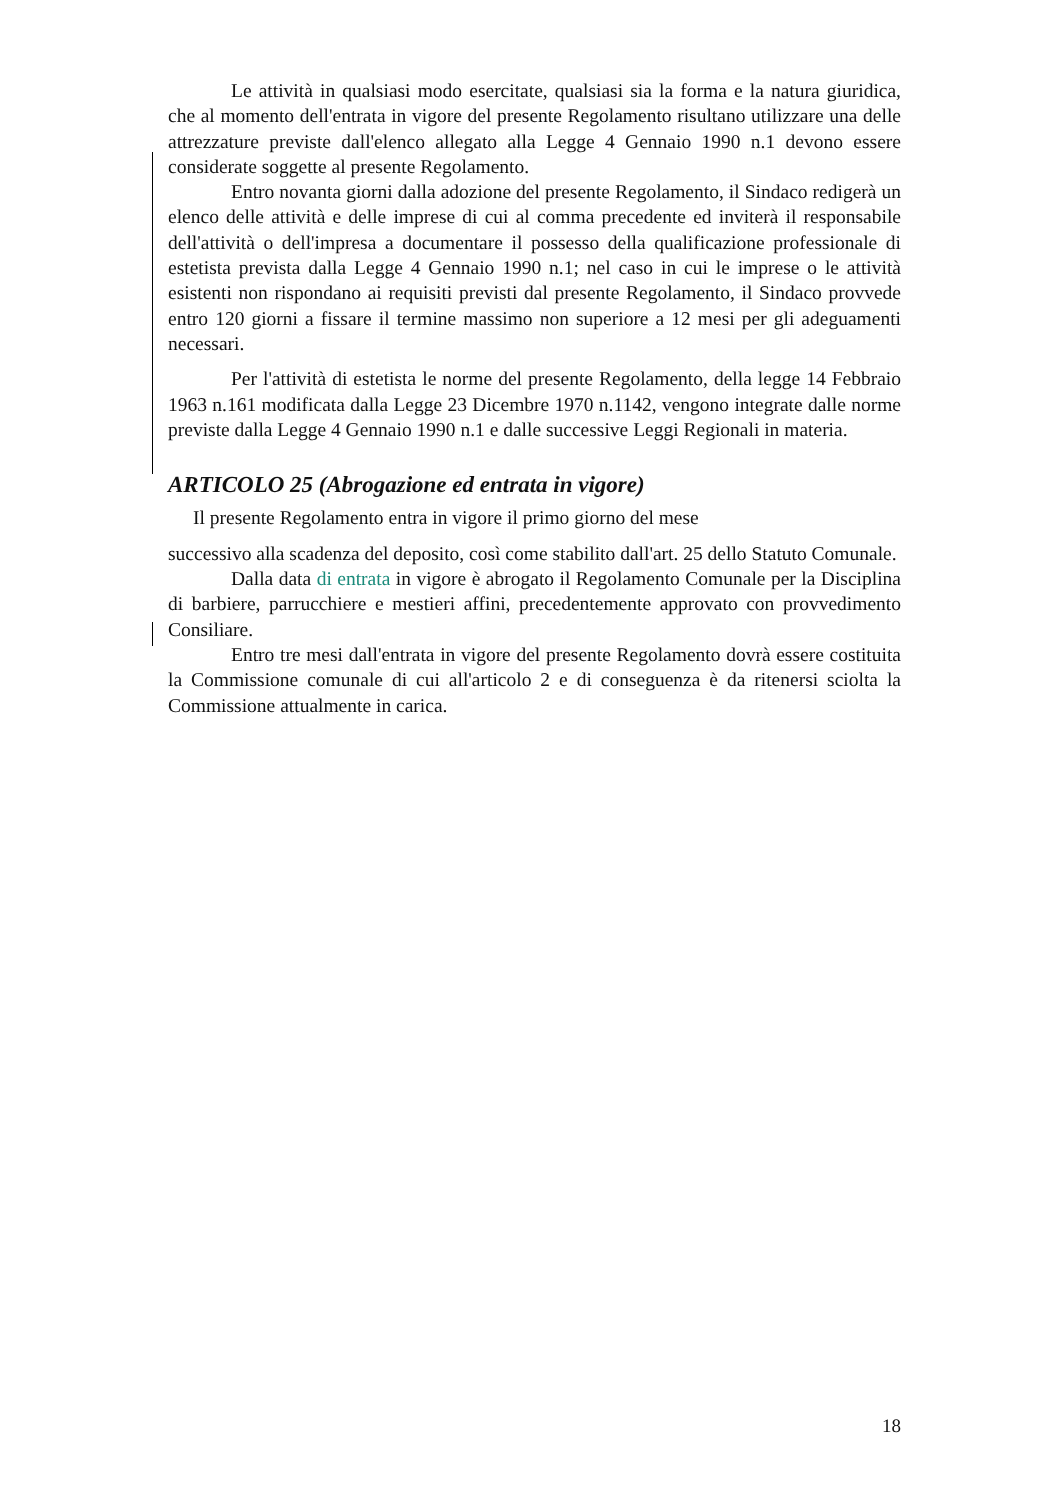Le attività in qualsiasi modo esercitate, qualsiasi sia la forma e la natura giuridica, che al momento dell'entrata in vigore del presente Regolamento risultano utilizzare una delle attrezzature previste dall'elenco allegato alla Legge 4 Gennaio 1990 n.1 devono essere considerate soggette al presente Regolamento.
Entro novanta giorni dalla adozione del presente Regolamento, il Sindaco redigerà un elenco delle attività e delle imprese di cui al comma precedente ed inviterà il responsabile dell'attività o dell'impresa a documentare il possesso della qualificazione professionale di estetista prevista dalla Legge 4 Gennaio 1990 n.1; nel caso in cui le imprese o le attività esistenti non rispondano ai requisiti previsti dal presente Regolamento, il Sindaco provvede entro 120 giorni a fissare il termine massimo non superiore a 12 mesi per gli adeguamenti necessari.
Per l'attività di estetista le norme del presente Regolamento, della legge 14 Febbraio 1963 n.161 modificata dalla Legge 23 Dicembre 1970 n.1142, vengono integrate dalle norme previste dalla Legge 4 Gennaio 1990 n.1 e dalle successive Leggi Regionali in materia.
ARTICOLO 25 (Abrogazione ed entrata in vigore)
Il presente Regolamento entra in vigore il primo giorno del mese
successivo alla scadenza del deposito, così come stabilito dall'art. 25 dello Statuto Comunale.
Dalla data di entrata in vigore è abrogato il Regolamento Comunale per la Disciplina di barbiere, parrucchiere e mestieri affini, precedentemente approvato con provvedimento Consiliare.
Entro tre mesi dall'entrata in vigore del presente Regolamento dovrà essere costituita la Commissione comunale di cui all'articolo 2 e di conseguenza è da ritenersi sciolta la Commissione attualmente in carica.
18